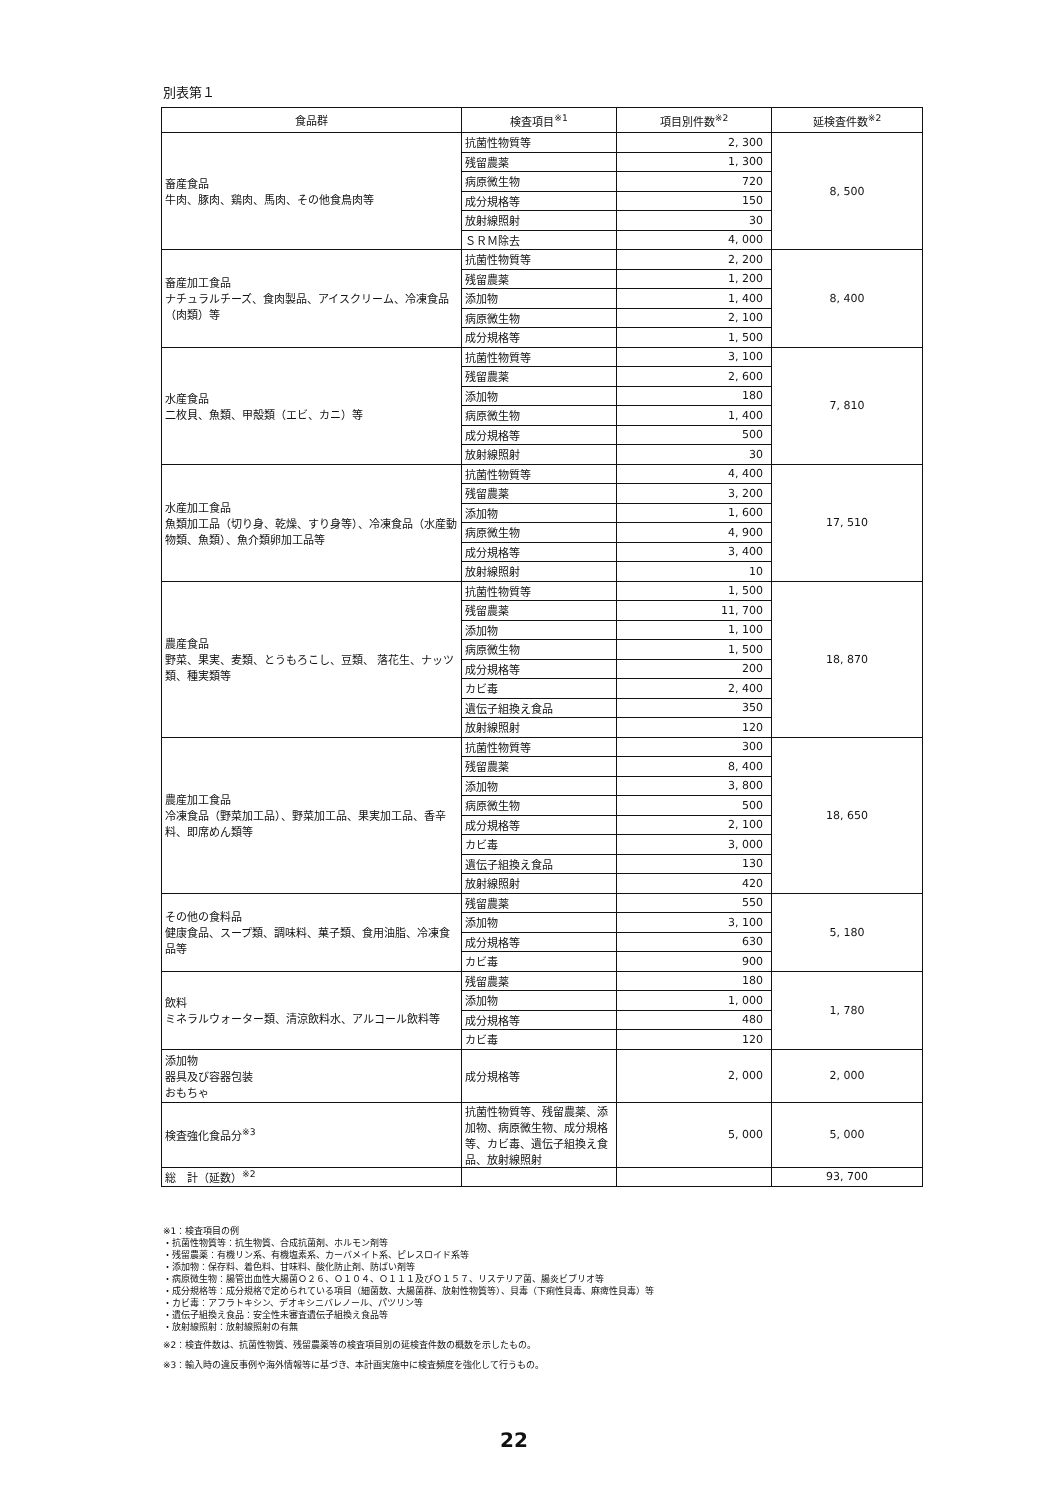別表第１
| 食品群 | 検査項目<sup>※1</sup> | 項目別件数<sup>※2</sup> | 延検査件数<sup>※2</sup> |
| --- | --- | --- | --- |
| 畜産食品 牛肉、豚肉、鶏肉、馬肉、その他食鳥肉等 | 抗菌性物質等 | 2, 300 | 8, 500 |
| | 残留農薬 | 1, 300 | |
| | 病原微生物 | 720 | |
| | 成分規格等 | 150 | |
| | 放射線照射 | 30 | |
| | ＳＲＭ除去 | 4, 000 | |
| 畜産加工食品 ナチュラルチーズ、食肉製品、アイスクリーム、冷凍食品（肉類）等 | 抗菌性物質等 | 2, 200 | 8, 400 |
| | 残留農薬 | 1, 200 | |
| | 添加物 | 1, 400 | |
| | 病原微生物 | 2, 100 | |
| | 成分規格等 | 1, 500 | |
| 水産食品 二枚貝、魚類、甲殻類（エビ、カニ）等 | 抗菌性物質等 | 3, 100 | 7, 810 |
| | 残留農薬 | 2, 600 | |
| | 添加物 | 180 | |
| | 病原微生物 | 1, 400 | |
| | 成分規格等 | 500 | |
| | 放射線照射 | 30 | |
| 水産加工食品 魚類加工品（切り身、乾燥、すり身等）、冷凍食品（水産動物類、魚類）、魚介類卵加工品等 | 抗菌性物質等 | 4, 400 | 17, 510 |
| | 残留農薬 | 3, 200 | |
| | 添加物 | 1, 600 | |
| | 病原微生物 | 4, 900 | |
| | 成分規格等 | 3, 400 | |
| | 放射線照射 | 10 | |
| 農産食品 野菜、果実、麦類、とうもろこし、豆類、 落花生、ナッツ類、種実類等 | 抗菌性物質等 | 1, 500 | 18, 870 |
| | 残留農薬 | 11, 700 | |
| | 添加物 | 1, 100 | |
| | 病原微生物 | 1, 500 | |
| | 成分規格等 | 200 | |
| | カビ毒 | 2, 400 | |
| | 遺伝子組換え食品 | 350 | |
| | 放射線照射 | 120 | |
| 農産加工食品 冷凍食品（野菜加工品）、野菜加工品、果実加工品、香辛料、即席めん類等 | 抗菌性物質等 | 300 | 18, 650 |
| | 残留農薬 | 8, 400 | |
| | 添加物 | 3, 800 | |
| | 病原微生物 | 500 | |
| | 成分規格等 | 2, 100 | |
| | カビ毒 | 3, 000 | |
| | 遺伝子組換え食品 | 130 | |
| | 放射線照射 | 420 | |
| その他の食料品 健康食品、スープ類、調味料、菓子類、食用油脂、冷凍食品等 | 残留農薬 | 550 | 5, 180 |
| | 添加物 | 3, 100 | |
| | 成分規格等 | 630 | |
| | カビ毒 | 900 | |
| 飲料 ミネラルウォーター類、清涼飲料水、アルコール飲料等 | 残留農薬 | 180 | 1, 780 |
| | 添加物 | 1, 000 | |
| | 成分規格等 | 480 | |
| | カビ毒 | 120 | |
| 添加物 器具及び容器包装 おもちゃ | 成分規格等 | 2, 000 | 2, 000 |
| 検査強化食品分<sup>※3</sup> | 抗菌性物質等、残留農薬、添加物、病原微生物、成分規格等、カビ毒、遺伝子組換え食品、放射線照射 | 5, 000 | 5, 000 |
| 総 計（延数）<sup>※2</sup> | | | 93, 700 |
※1：検査項目の例
・抗菌性物質等：抗生物質、合成抗菌剤、ホルモン剤等
・残留農薬：有機リン系、有機塩素系、カーバメイト系、ピレスロイド系等
・添加物：保存料、着色料、甘味料、酸化防止剤、防ばい剤等
・病原微生物：腸管出血性大腸菌Ｏ２６、Ｏ１０４、Ｏ１１１及びＯ１５７、リステリア菌、腸炎ビブリオ等
・成分規格等：成分規格で定められている項目（細菌数、大腸菌群、放射性物質等）、貝毒（下痢性貝毒、麻痺性貝毒）等
・カビ毒：アフラトキシン、デオキシニバレノール、パツリン等
・遺伝子組換え食品：安全性未審査遺伝子組換え食品等
・放射線照射：放射線照射の有無
※2：検査件数は、抗菌性物質、残留農薬等の検査項目別の延検査件数の概数を示したもの。
※3：輸入時の違反事例や海外情報等に基づき、本計画実施中に検査頻度を強化して行うもの。
22